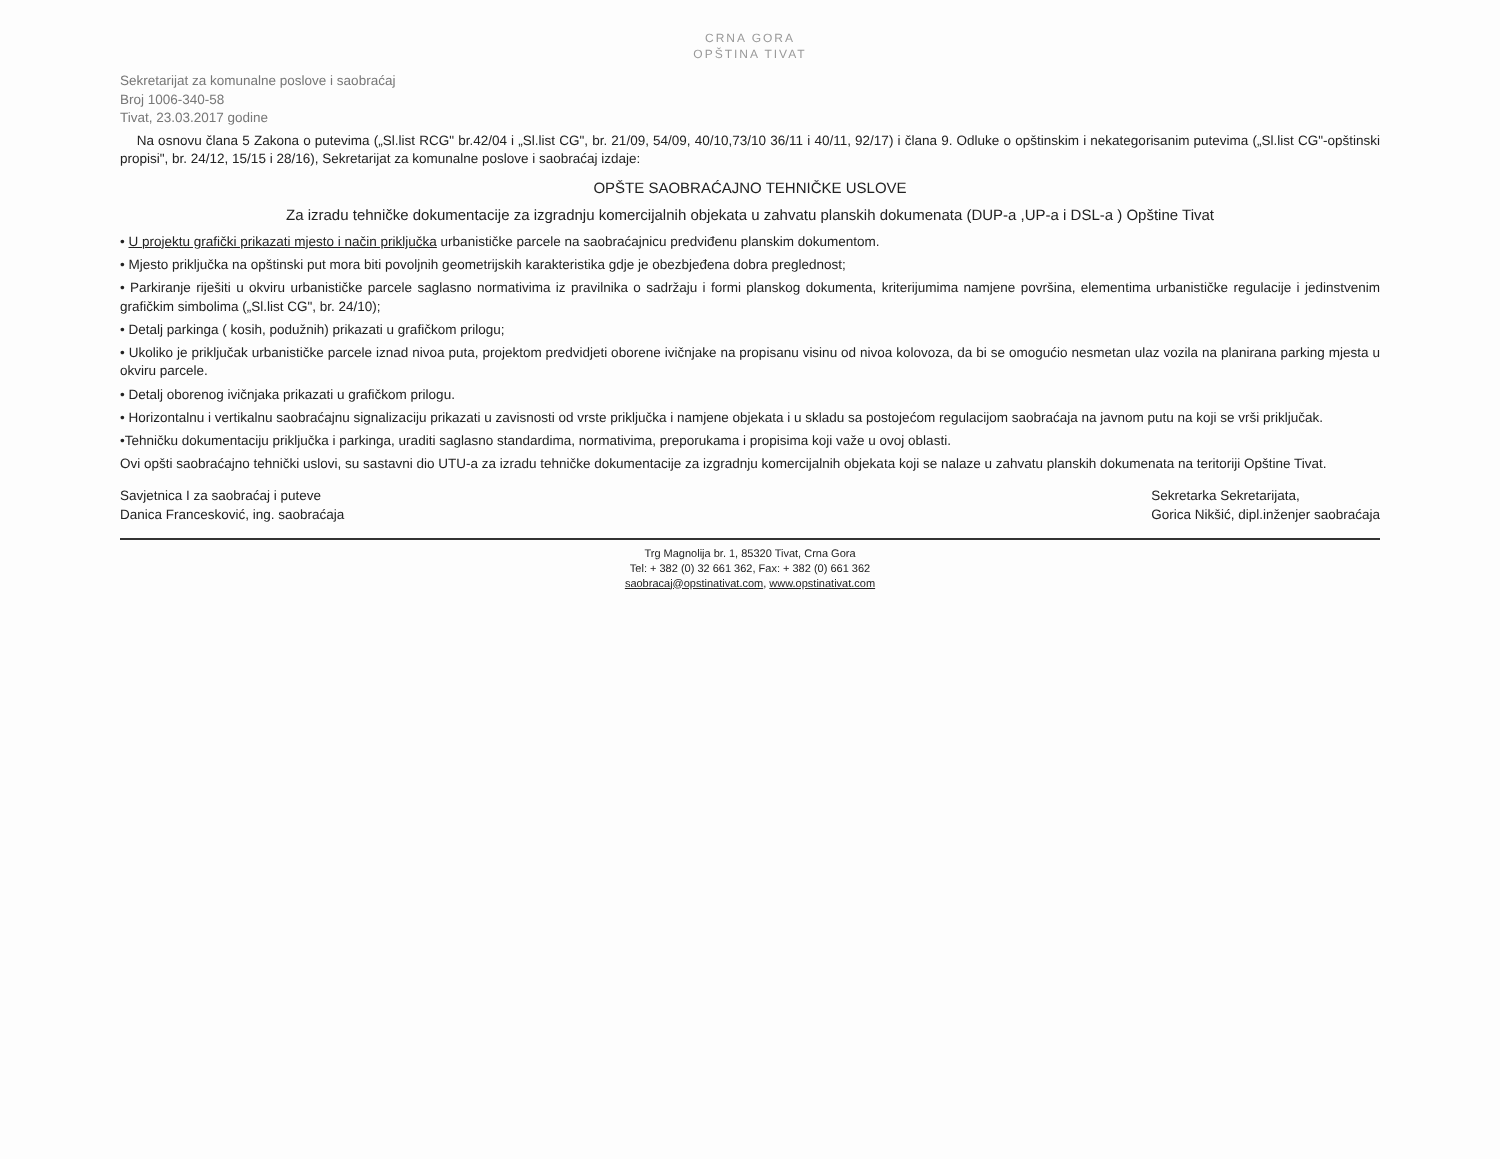CRNA GORA
OPŠTINA TIVAT
Sekretarijat za komunalne poslove i saobraćaj
Broj 1006-340-58
Tivat, 23.03.2017 godine
Na osnovu člana 5 Zakona o putevima („Sl.list RCG" br.42/04 i „Sl.list CG", br. 21/09, 54/09, 40/10,73/10 36/11 i 40/11, 92/17) i člana 9. Odluke o opštinskim i nekategorisanim putevima („Sl.list CG"-opštinski propisi", br. 24/12, 15/15 i 28/16), Sekretarijat za komunalne poslove i saobraćaj izdaje:
OPŠTE SAOBRAĆAJNO TEHNIČKE USLOVE
Za izradu tehničke dokumentacije za izgradnju komercijalnih objekata u zahvatu planskih dokumenata (DUP-a ,UP-a i DSL-a ) Opštine Tivat
• U projektu grafički prikazati mjesto i način priključka urbanističke parcele na saobraćajnicu predviđenu planskim dokumentom.
• Mjesto priključka na opštinski put mora biti povoljnih geometrijskih karakteristika gdje je obezbjeđena dobra preglednost;
• Parkiranje riješiti u okviru urbanističke parcele saglasno normativima iz pravilnika o sadržaju i formi planskog dokumenta, kriterijumima namjene površina, elementima urbanističke regulacije i jedinstvenim grafičkim simbolima („Sl.list CG", br. 24/10);
• Detalj parkinga ( kosih, podužnih) prikazati u grafičkom prilogu;
• Ukoliko je priključak urbanističke parcele iznad nivoa puta, projektom predvidjeti oborene ivičnjake na propisanu visinu od nivoa kolovoza, da bi se omogućio nesmetan ulaz vozila na planirana parking mjesta u okviru parcele.
• Detalj oborenog ivičnjaka prikazati u grafičkom prilogu.
• Horizontalnu i vertikalnu saobraćajnu signalizaciju prikazati u zavisnosti od vrste priključka i namjene objekata i u skladu sa postojećom regulacijom saobraćaja na javnom putu na koji se vrši priključak.
•Tehničku dokumentaciju priključka i parkinga, uraditi saglasno standardima, normativima, preporukama i propisima koji važe u ovoj oblasti.
Ovi opšti saobraćajno tehnički uslovi, su sastavni dio UTU-a za izradu tehničke dokumentacije za izgradnju komercijalnih objekata koji se nalaze u zahvatu planskih dokumenata na teritoriji Opštine Tivat.
Savjetnica I za saobraćaj i puteve
Danica Francesković, ing. saobraćaja
Sekretarka Sekretarijata,
Gorica Nikšić, dipl.inženjer saobraćaja
Trg Magnolija br. 1, 85320 Tivat, Crna Gora
Tel: + 382 (0) 32 661 362, Fax: + 382 (0) 661 362
saobracaj@opstinativat.com, www.opstinativat.com